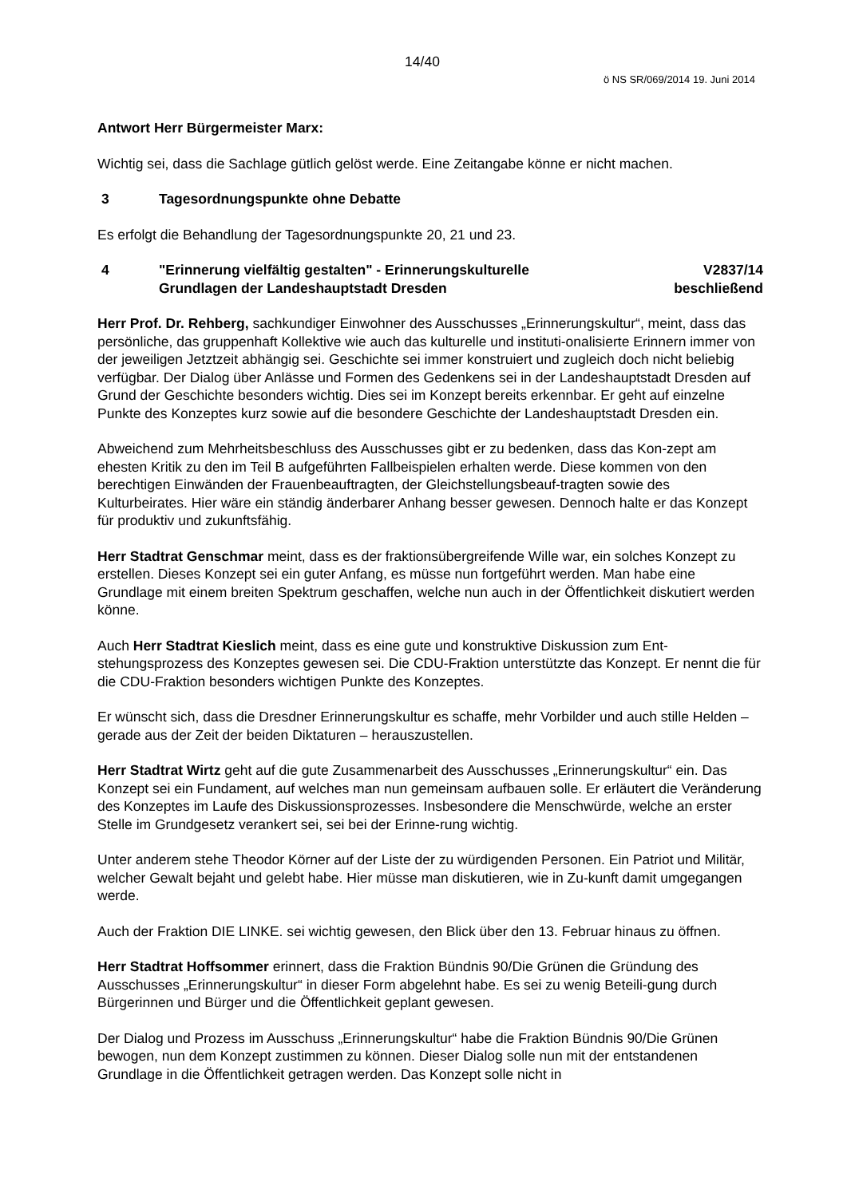14/40
ö NS SR/069/2014 19. Juni 2014
Antwort Herr Bürgermeister Marx:
Wichtig sei, dass die Sachlage gütlich gelöst werde. Eine Zeitangabe könne er nicht machen.
3 Tagesordnungspunkte ohne Debatte
Es erfolgt die Behandlung der Tagesordnungspunkte 20, 21 und 23.
4 "Erinnerung vielfältig gestalten" - Erinnerungskulturelle
Grundlagen der Landeshauptstadt Dresden
V2837/14
beschließend
Herr Prof. Dr. Rehberg, sachkundiger Einwohner des Ausschusses „Erinnerungskultur“, meint, dass das persönliche, das gruppenhaft Kollektive wie auch das kulturelle und instituti-onalisierte Erinnern immer von der jeweiligen Jetztzeit abhängig sei. Geschichte sei immer konstruiert und zugleich doch nicht beliebig verfügbar. Der Dialog über Anlässe und Formen des Gedenkens sei in der Landeshauptstadt Dresden auf Grund der Geschichte besonders wichtig. Dies sei im Konzept bereits erkennbar. Er geht auf einzelne Punkte des Konzeptes kurz sowie auf die besondere Geschichte der Landeshauptstadt Dresden ein.
Abweichend zum Mehrheitsbeschluss des Ausschusses gibt er zu bedenken, dass das Kon-zept am ehesten Kritik zu den im Teil B aufgeführten Fallbeispielen erhalten werde. Diese kommen von den berechtigen Einwänden der Frauenbeauftragten, der Gleichstellungsbeauf-tragten sowie des Kulturbeirates. Hier wäre ein ständig änderbarer Anhang besser gewesen. Dennoch halte er das Konzept für produktiv und zukunftsfähig.
Herr Stadtrat Genschmar meint, dass es der fraktionsübergreifende Wille war, ein solches Konzept zu erstellen. Dieses Konzept sei ein guter Anfang, es müsse nun fortgeführt werden. Man habe eine Grundlage mit einem breiten Spektrum geschaffen, welche nun auch in der Öffentlichkeit diskutiert werden könne.
Auch Herr Stadtrat Kieslich meint, dass es eine gute und konstruktive Diskussion zum Ent-stehungsprozess des Konzeptes gewesen sei. Die CDU-Fraktion unterstützte das Konzept. Er nennt die für die CDU-Fraktion besonders wichtigen Punkte des Konzeptes.
Er wünscht sich, dass die Dresdner Erinnerungskultur es schaffe, mehr Vorbilder und auch stille Helden – gerade aus der Zeit der beiden Diktaturen – herauszustellen.
Herr Stadtrat Wirtz geht auf die gute Zusammenarbeit des Ausschusses „Erinnerungskultur“ ein. Das Konzept sei ein Fundament, auf welches man nun gemeinsam aufbauen solle. Er erläutert die Veränderung des Konzeptes im Laufe des Diskussionsprozesses. Insbesondere die Menschwürde, welche an erster Stelle im Grundgesetz verankert sei, sei bei der Erinne-rung wichtig.
Unter anderem stehe Theodor Körner auf der Liste der zu würdigenden Personen. Ein Patriot und Militär, welcher Gewalt bejaht und gelebt habe. Hier müsse man diskutieren, wie in Zu-kunft damit umgegangen werde.
Auch der Fraktion DIE LINKE. sei wichtig gewesen, den Blick über den 13. Februar hinaus zu öffnen.
Herr Stadtrat Hoffsommer erinnert, dass die Fraktion Bündnis 90/Die Grünen die Gründung des Ausschusses „Erinnerungskultur“ in dieser Form abgelehnt habe. Es sei zu wenig Beteili-gung durch Bürgerinnen und Bürger und die Öffentlichkeit geplant gewesen.
Der Dialog und Prozess im Ausschuss „Erinnerungskultur“ habe die Fraktion Bündnis 90/Die Grünen bewogen, nun dem Konzept zustimmen zu können. Dieser Dialog solle nun mit der entstandenen Grundlage in die Öffentlichkeit getragen werden. Das Konzept solle nicht in